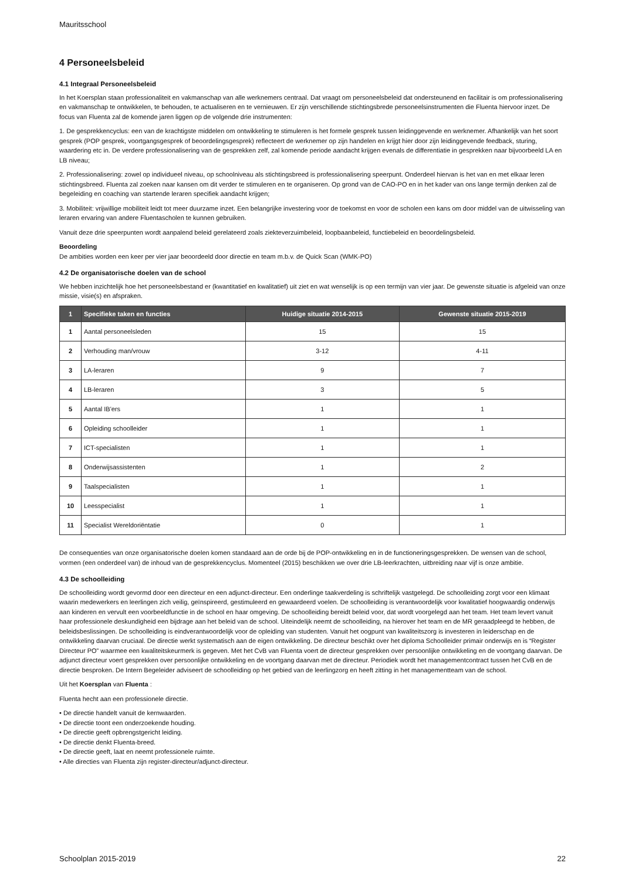Mauritsschool
4 Personeelsbeleid
4.1 Integraal Personeelsbeleid
In het Koersplan staan professionaliteit en vakmanschap van alle werknemers centraal. Dat vraagt om personeelsbeleid dat ondersteunend en facilitair is om professionalisering en vakmanschap te ontwikkelen, te behouden, te actualiseren en te vernieuwen. Er zijn verschillende stichtingsbrede personeelsinstrumenten die Fluenta hiervoor inzet. De focus van Fluenta zal de komende jaren liggen op de volgende drie instrumenten:
1. De gesprekkencyclus: een van de krachtigste middelen om ontwikkeling te stimuleren is het formele gesprek tussen leidinggevende en werknemer. Afhankelijk van het soort gesprek (POP gesprek, voortgangsgesprek of beoordelingsgesprek) reflecteert de werknemer op zijn handelen en krijgt hier door zijn leidinggevende feedback, sturing, waardering etc in. De verdere professionalisering van de gesprekken zelf, zal komende periode aandacht krijgen evenals de differentiatie in gesprekken naar bijvoorbeeld LA en LB niveau;
2. Professionalisering: zowel op individueel niveau, op schoolniveau als stichtingsbreed is professionalisering speerpunt. Onderdeel hiervan is het van en met elkaar leren stichtingsbreed. Fluenta zal zoeken naar kansen om dit verder te stimuleren en te organiseren. Op grond van de CAO-PO en in het kader van ons lange termijn denken zal de begeleiding en coaching van startende leraren specifiek aandacht krijgen;
3. Mobiliteit: vrijwillige mobiliteit leidt tot meer duurzame inzet. Een belangrijke investering voor de toekomst en voor de scholen een kans om door middel van de uitwisseling van leraren ervaring van andere Fluentascholen te kunnen gebruiken.
Vanuit deze drie speerpunten wordt aanpalend beleid gerelateerd zoals ziekteverzuimbeleid, loopbaanbeleid, functiebeleid en beoordelingsbeleid.
Beoordeling
De ambities worden een keer per vier jaar beoordeeld door directie en team m.b.v. de Quick Scan (WMK-PO)
4.2 De organisatorische doelen van de school
We hebben inzichtelijk hoe het personeelsbestand er (kwantitatief en kwalitatief) uit ziet en wat wenselijk is op een termijn van vier jaar. De gewenste situatie is afgeleid van onze missie, visie(s) en afspraken.
| 1 | Specifieke taken en functies | Huidige situatie 2014-2015 | Gewenste situatie 2015-2019 |
| --- | --- | --- | --- |
| 1 | Aantal personeelsleden | 15 | 15 |
| 2 | Verhouding man/vrouw | 3-12 | 4-11 |
| 3 | LA-leraren | 9 | 7 |
| 4 | LB-leraren | 3 | 5 |
| 5 | Aantal IB'ers | 1 | 1 |
| 6 | Opleiding schoolleider | 1 | 1 |
| 7 | ICT-specialisten | 1 | 1 |
| 8 | Onderwijsassistenten | 1 | 2 |
| 9 | Taalspecialisten | 1 | 1 |
| 10 | Leesspecialist | 1 | 1 |
| 11 | Specialist Wereldoriëntatie | 0 | 1 |
De consequenties van onze organisatorische doelen komen standaard aan de orde bij de POP-ontwikkeling en in de functioneringsgesprekken. De wensen van de school, vormen (een onderdeel van) de inhoud van de gesprekkencyclus. Momenteel (2015) beschikken we over drie LB-leerkrachten, uitbreiding naar vijf is onze ambitie.
4.3 De schoolleiding
De schoolleiding wordt gevormd door een directeur en een adjunct-directeur. Een onderlinge taakverdeling is schriftelijk vastgelegd. De schoolleiding zorgt voor een klimaat waarin medewerkers en leerlingen zich veilig, geïnspireerd, gestimuleerd en gewaardeerd voelen. De schoolleiding is verantwoordelijk voor kwalitatief hoogwaardig onderwijs aan kinderen en vervult een voorbeeldfunctie in de school en haar omgeving. De schoolleiding bereidt beleid voor, dat wordt voorgelegd aan het team. Het team levert vanuit haar professionele deskundigheid een bijdrage aan het beleid van de school. Uiteindelijk neemt de schoolleiding, na hierover het team en de MR geraadpleegd te hebben, de beleidsbeslissingen. De schoolleiding is eindverantwoordelijk voor de opleiding van studenten. Vanuit het oogpunt van kwaliteitszorg is investeren in leiderschap en de ontwikkeling daarvan cruciaal. De directie werkt systematisch aan de eigen ontwikkeling. De directeur beschikt over het diploma Schoolleider primair onderwijs en is “Register Directeur PO” waarmee een kwaliteitskeurmerk is gegeven. Met het CvB van Fluenta voert de directeur gesprekken over persoonlijke ontwikkeling en de voortgang daarvan. De adjunct directeur voert gesprekken over persoonlijke ontwikkeling en de voortgang daarvan met de directeur. Periodiek wordt het managementcontract tussen het CvB en de directie besproken. De Intern Begeleider adviseert de schoolleiding op het gebied van de leerlingzorg en heeft zitting in het managementteam van de school.
Uit het Koersplan van Fluenta :
Fluenta hecht aan een professionele directie.
• De directie handelt vanuit de kernwaarden.
• De directie toont een onderzoekende houding.
• De directie geeft opbrengstgericht leiding.
• De directie denkt Fluenta-breed.
• De directie geeft, laat en neemt professionele ruimte.
• Alle directies van Fluenta zijn register-directeur/adjunct-directeur.
Schoolplan 2015-2019 22